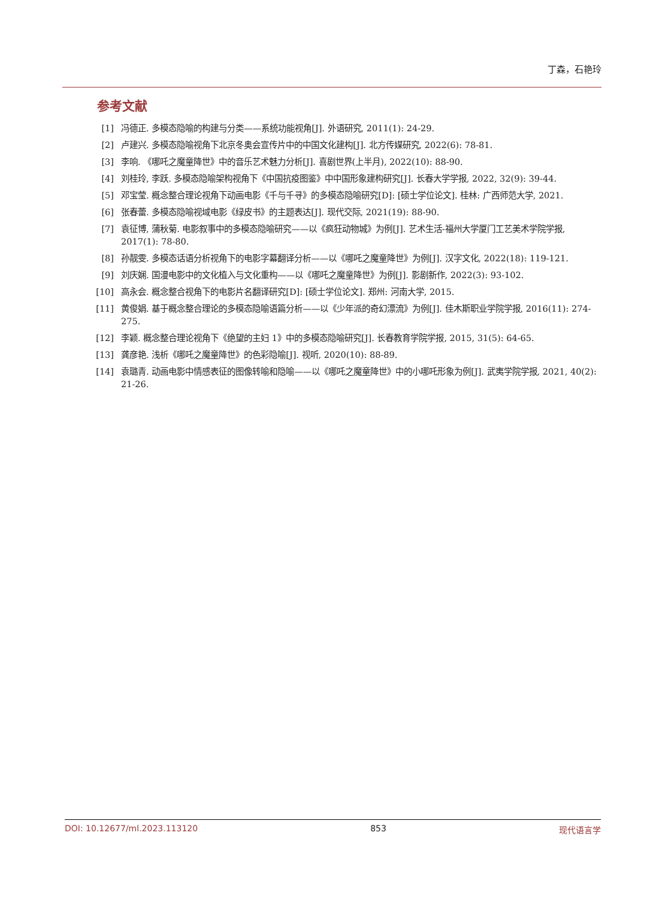丁森，石艳玲
参考文献
[1] 冯德正. 多模态隐喻的构建与分类——系统功能视角[J]. 外语研究, 2011(1): 24-29.
[2] 卢建兴. 多模态隐喻视角下北京冬奥会宣传片中的中国文化建构[J]. 北方传媒研究, 2022(6): 78-81.
[3] 李响. 《哪吒之魔童降世》中的音乐艺术魅力分析[J]. 喜剧世界(上半月), 2022(10): 88-90.
[4] 刘桂玲, 李跃. 多模态隐喻架构视角下《中国抗疫图鉴》中中国形象建构研究[J]. 长春大学学报, 2022, 32(9): 39-44.
[5] 邓宝莹. 概念整合理论视角下动画电影《千与千寻》的多模态隐喻研究[D]: [硕士学位论文]. 桂林: 广西师范大学, 2021.
[6] 张春蕾. 多模态隐喻视域电影《绿皮书》的主题表达[J]. 现代交际, 2021(19): 88-90.
[7] 袁征博, 蒲秋菊. 电影叙事中的多模态隐喻研究——以《疯狂动物城》为例[J]. 艺术生活-福州大学厦门工艺美术学院学报, 2017(1): 78-80.
[8] 孙靓雯. 多模态话语分析视角下的电影字幕翻译分析——以《哪吒之魔童降世》为例[J]. 汉字文化, 2022(18): 119-121.
[9] 刘庆娴. 国漫电影中的文化植入与文化重构——以《哪吒之魔童降世》为例[J]. 影剧新作, 2022(3): 93-102.
[10] 高永会. 概念整合视角下的电影片名翻译研究[D]: [硕士学位论文]. 郑州: 河南大学, 2015.
[11] 黄俊娟. 基于概念整合理论的多模态隐喻语篇分析——以《少年派的奇幻漂流》为例[J]. 佳木斯职业学院学报, 2016(11): 274-275.
[12] 李颖. 概念整合理论视角下《绝望的主妇 1》中的多模态隐喻研究[J]. 长春教育学院学报, 2015, 31(5): 64-65.
[13] 龚彦艳. 浅析《哪吒之魔童降世》的色彩隐喻[J]. 视听, 2020(10): 88-89.
[14] 袁璐青. 动画电影中情感表征的图像转喻和隐喻——以《哪吒之魔童降世》中的小哪吒形象为例[J]. 武夷学院学报, 2021, 40(2): 21-26.
DOI: 10.12677/ml.2023.113120 853 现代语言学